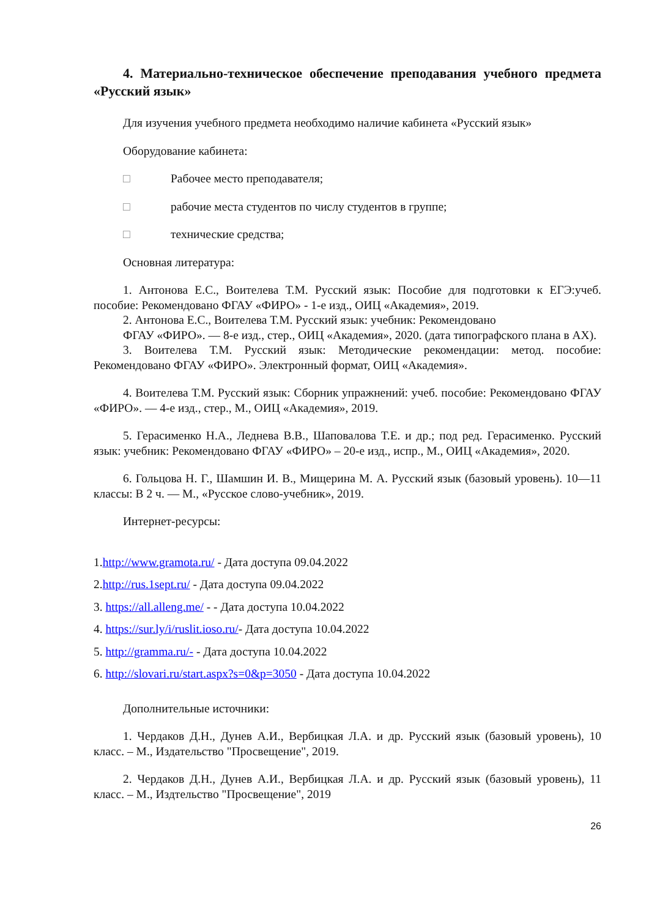4. Материально-техническое обеспечение преподавания учебного предмета «Русский язык»
Для изучения учебного предмета необходимо наличие кабинета «Русский язык»
Оборудование кабинета:
□ Рабочее место преподавателя;
□ рабочие места студентов по числу студентов в группе;
□ технические средства;
Основная литература:
1. Антонова Е.С., Воителева Т.М. Русский язык: Пособие для подготовки к ЕГЭ:учеб. пособие: Рекомендовано ФГАУ «ФИРО» - 1-е изд., ОИЦ «Академия», 2019.
2. Антонова Е.С., Воителева Т.М. Русский язык: учебник: Рекомендовано
ФГАУ «ФИРО». — 8-е изд., стер., ОИЦ «Академия», 2020. (дата типографского плана в АХ).
3. Воителева Т.М. Русский язык: Методические рекомендации: метод. пособие: Рекомендовано ФГАУ «ФИРО». Электронный формат, ОИЦ «Академия».
4. Воителева Т.М. Русский язык: Сборник упражнений: учеб. пособие: Рекомендовано ФГАУ «ФИРО». — 4-е изд., стер., М., ОИЦ «Академия», 2019.
5. Герасименко Н.А., Леднева В.В., Шаповалова Т.Е. и др.; под ред. Герасименко. Русский язык: учебник: Рекомендовано ФГАУ «ФИРО» – 20-е изд., испр., М., ОИЦ «Академия», 2020.
6. Гольцова Н. Г., Шамшин И. В., Мищерина М. А. Русский язык (базовый уровень). 10—11 классы: В 2 ч. — М., «Русское слово-учебник», 2019.
Интернет-ресурсы:
1.http://www.gramota.ru/ - Дата доступа 09.04.2022
2.http://rus.1sept.ru/ - Дата доступа 09.04.2022
3. https://all.alleng.me/ - - Дата доступа 10.04.2022
4. https://sur.ly/i/ruslit.ioso.ru/- Дата доступа 10.04.2022
5. http://gramma.ru/- - Дата доступа 10.04.2022
6. http://slovari.ru/start.aspx?s=0&p=3050 - Дата доступа 10.04.2022
Дополнительные источники:
1. Чердаков Д.Н., Дунев А.И., Вербицкая Л.А. и др. Русский язык (базовый уровень), 10 класс. – М., Издательство "Просвещение", 2019.
2. Чердаков Д.Н., Дунев А.И., Вербицкая Л.А. и др. Русский язык (базовый уровень), 11 класс. – М., Издтельство "Просвещение", 2019
26